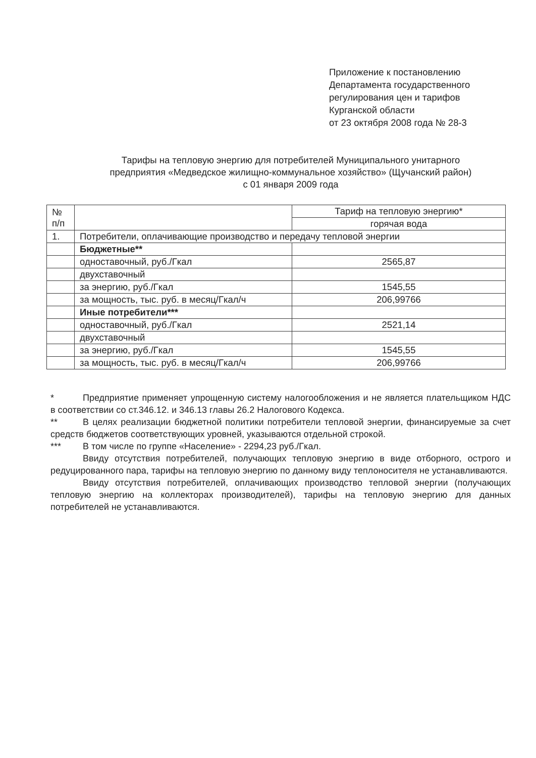Приложение к постановлению
Департамента государственного
регулирования цен и тарифов
Курганской области
от 23 октября 2008 года № 28-3
Тарифы на тепловую энергию для потребителей Муниципального унитарного
предприятия «Медведское жилищно-коммунальное хозяйство» (Щучанский район)
с 01 января 2009 года
| № п/п | | Тариф на тепловую энергию* |
| | | горячая вода |
| 1. | Потребители, оплачивающие производство и передачу тепловой энергии | |
| | Бюджетные** | |
| | одноставочный, руб./Гкал | 2565,87 |
| | двухставочный | |
| | за энергию, руб./Гкал | 1545,55 |
| | за мощность, тыс. руб. в месяц/Гкал/ч | 206,99766 |
| | Иные потребители*** | |
| | одноставочный, руб./Гкал | 2521,14 |
| | двухставочный | |
| | за энергию, руб./Гкал | 1545,55 |
| | за мощность, тыс. руб. в месяц/Гкал/ч | 206,99766 |
* Предприятие применяет упрощенную систему налогообложения и не является плательщиком НДС в соответствии со ст.346.12. и 346.13 главы 26.2 Налогового Кодекса.
** В целях реализации бюджетной политики потребители тепловой энергии, финансируемые за счет средств бюджетов соответствующих уровней, указываются отдельной строкой.
*** В том числе по группе «Население» - 2294,23 руб./Гкал.
Ввиду отсутствия потребителей, получающих тепловую энергию в виде отборного, острого и редуцированного пара, тарифы на тепловую энергию по данному виду теплоносителя не устанавливаются.
Ввиду отсутствия потребителей, оплачивающих производство тепловой энергии (получающих тепловую энергию на коллекторах производителей), тарифы на тепловую энергию для данных потребителей не устанавливаются.